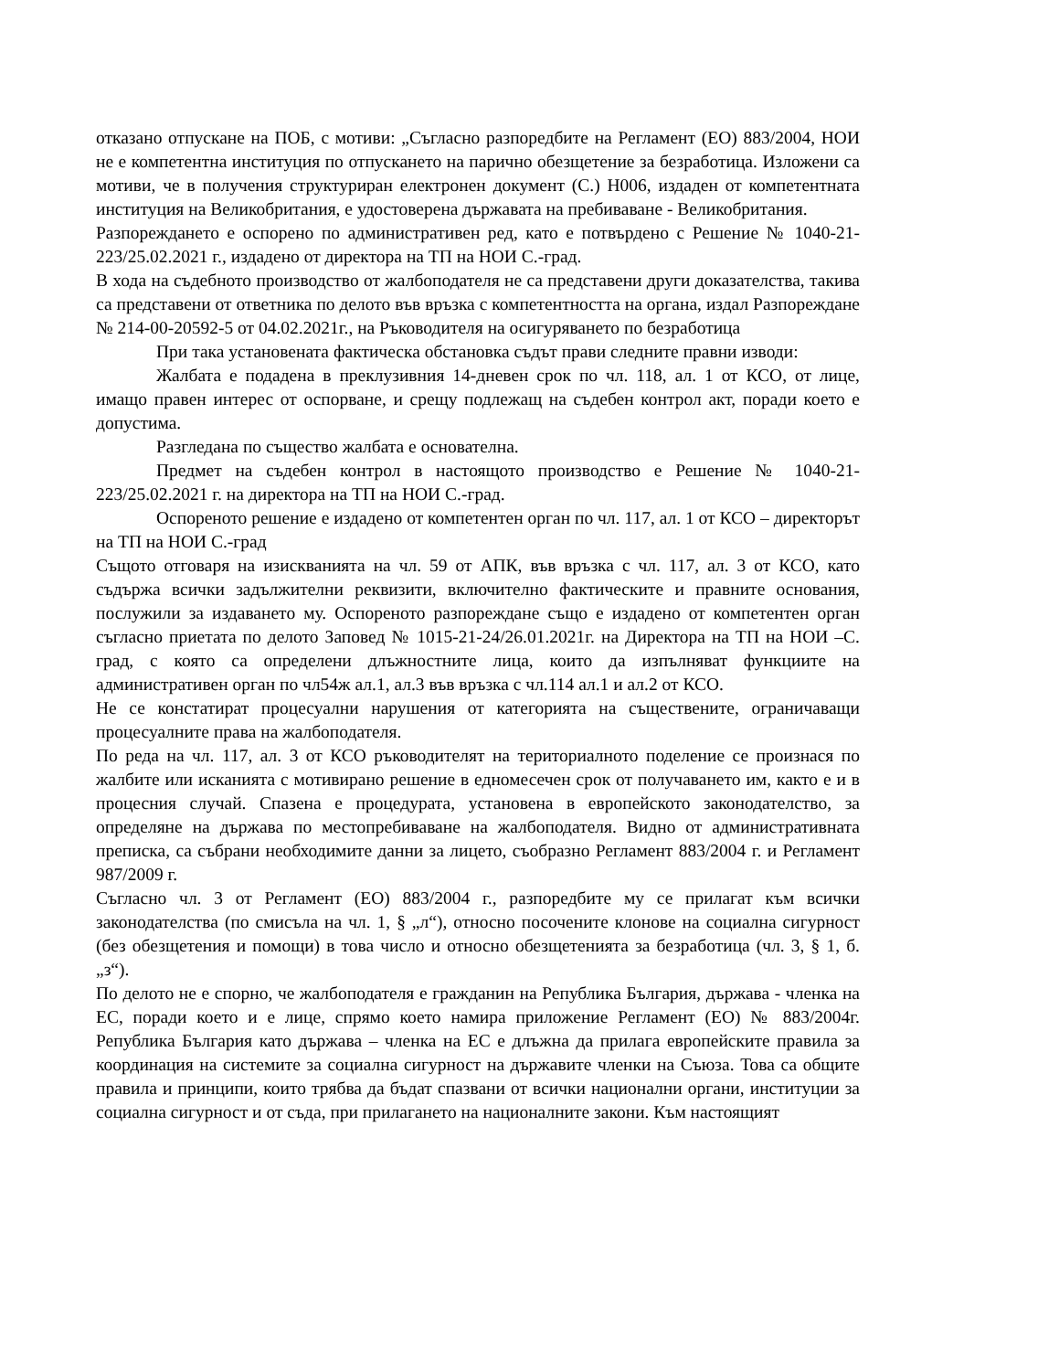отказано отпускане на ПОБ, с мотиви: „Съгласно разпоредбите на Регламент (ЕО) 883/2004, НОИ не е компетентна институция по отпускането на парично обезщетение за безработица. Изложени са мотиви, че в получения структуриран електронен документ (С.) Н006, издаден от компетентната институция на Великобритания, е удостоверена държавата на пребиваване - Великобритания.
Разпореждането е оспорено по административен ред, като е потвърдено с Решение № 1040-21-223/25.02.2021 г., издадено от директора на ТП на НОИ С.-град.
В хода на съдебното производство от жалбоподателя не са представени други доказателства, такива са представени от ответника по делото във връзка с компетентността на органа, издал Разпореждане № 214-00-20592-5 от 04.02.2021г., на Ръководителя на осигуряването по безработица
При така установената фактическа обстановка съдът прави следните правни изводи:
Жалбата е подадена в преклузивния 14-дневен срок по чл. 118, ал. 1 от КСО, от лице, имащо правен интерес от оспорване, и срещу подлежащ на съдебен контрол акт, поради което е допустима.
Разгледана по същество жалбата е основателна.
Предмет на съдебен контрол в настоящото производство е Решение № 1040-21-223/25.02.2021 г. на директора на ТП на НОИ С.-град.
Оспореното решение е издадено от компетентен орган по чл. 117, ал. 1 от КСО – директорът на ТП на НОИ С.-град
Същото отговаря на изискванията на чл. 59 от АПК, във връзка с чл. 117, ал. 3 от КСО, като съдържа всички задължителни реквизити, включително фактическите и правните основания, послужили за издаването му. Оспореното разпореждане също е издадено от компетентен орган съгласно приетата по делото Заповед № 1015-21-24/26.01.2021г. на Директора на ТП на НОИ –С. град, с която са определени длъжностните лица, които да изпълняват функциите на административен орган по чл54ж ал.1, ал.3 във връзка с чл.114 ал.1 и ал.2 от КСО.
Не се констатират процесуални нарушения от категорията на съществените, ограничаващи процесуалните права на жалбоподателя.
По реда на чл. 117, ал. 3 от КСО ръководителят на териториалното поделение се произнася по жалбите или исканията с мотивирано решение в едномесечен срок от получаването им, както е и в процесния случай. Спазена е процедурата, установена в европейското законодателство, за определяне на държава по местопребиваване на жалбоподателя. Видно от административната преписка, са събрани необходимите данни за лицето, съобразно Регламент 883/2004 г. и Регламент 987/2009 г.
Съгласно чл. 3 от Регламент (ЕО) 883/2004 г., разпоредбите му се прилагат към всички законодателства (по смисъла на чл. 1, § „л“), относно посочените клонове на социална сигурност (без обезщетения и помощи) в това число и относно обезщетенията за безработица (чл. 3, § 1, б. „з“).
По делото не е спорно, че жалбоподателя е гражданин на Република България, държава - членка на ЕС, поради което и е лице, спрямо което намира приложение Регламент (ЕО) № 883/2004г. Република България като държава – членка на ЕС е длъжна да прилага европейските правила за координация на системите за социална сигурност на държавите членки на Съюза. Това са общите правила и принципи, които трябва да бъдат спазвани от всички национални органи, институции за социална сигурност и от съда, при прилагането на националните закони. Към настоящият